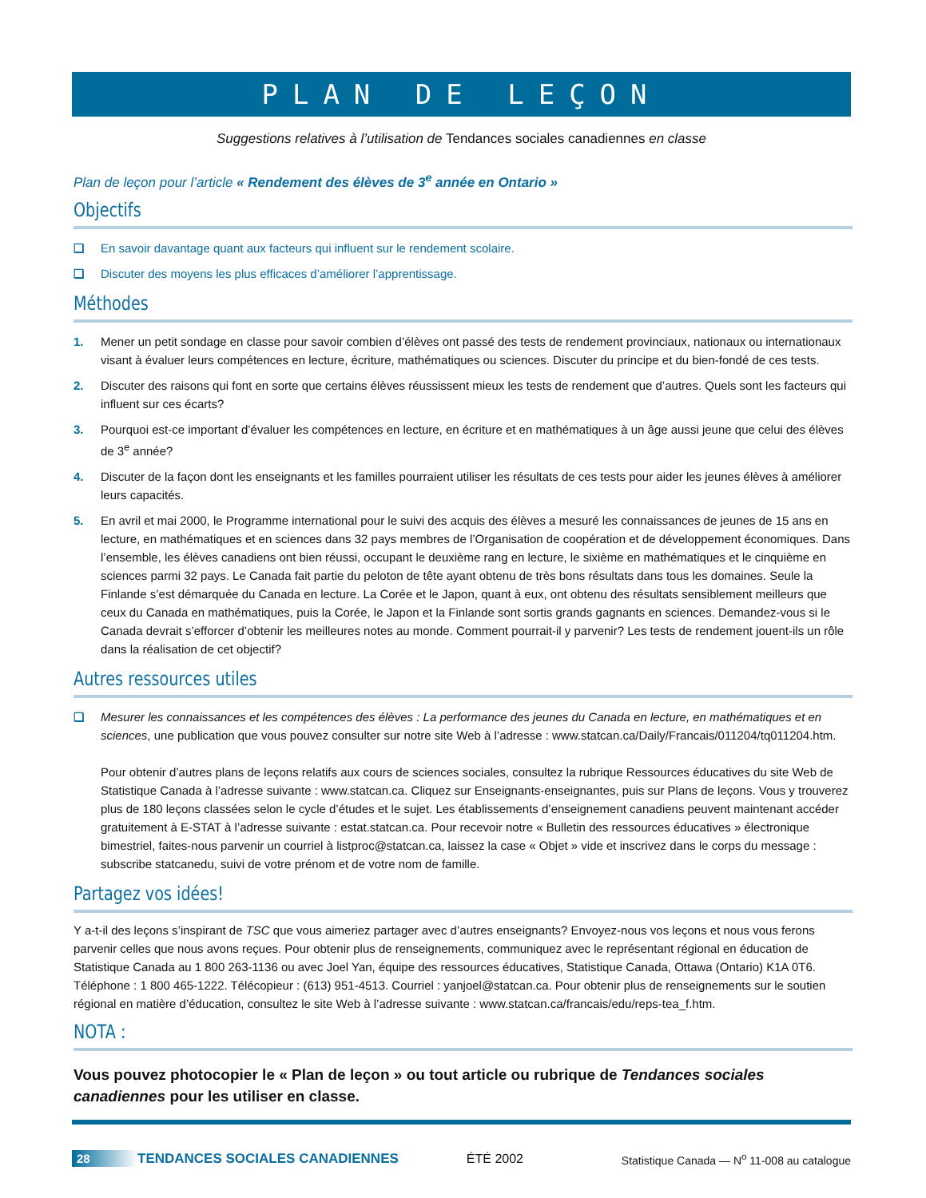PLAN DE LEÇON
Suggestions relatives à l’utilisation de Tendances sociales canadiennes en classe
Plan de leçon pour l’article « Rendement des élèves de 3<sup>e</sup> année en Ontario »
Objectifs
❑ En savoir davantage quant aux facteurs qui influent sur le rendement scolaire.
❑ Discuter des moyens les plus efficaces d’améliorer l’apprentissage.
Méthodes
1. Mener un petit sondage en classe pour savoir combien d’élèves ont passé des tests de rendement provinciaux, nationaux ou internationaux visant à évaluer leurs compétences en lecture, écriture, mathématiques ou sciences. Discuter du principe et du bien-fondé de ces tests.
2. Discuter des raisons qui font en sorte que certains élèves réussissent mieux les tests de rendement que d’autres. Quels sont les facteurs qui influent sur ces écarts?
3. Pourquoi est-ce important d’évaluer les compétences en lecture, en écriture et en mathématiques à un âge aussi jeune que celui des élèves de 3<sup>e</sup> année?
4. Discuter de la façon dont les enseignants et les familles pourraient utiliser les résultats de ces tests pour aider les jeunes élèves à améliorer leurs capacités.
5. En avril et mai 2000, le Programme international pour le suivi des acquis des élèves a mesuré les connaissances de jeunes de 15 ans en lecture, en mathématiques et en sciences dans 32 pays membres de l’Organisation de coopération et de développement économiques. Dans l’ensemble, les élèves canadiens ont bien réussi, occupant le deuxième rang en lecture, le sixième en mathématiques et le cinquième en sciences parmi 32 pays. Le Canada fait partie du peloton de tête ayant obtenu de très bons résultats dans tous les domaines. Seule la Finlande s’est démarquée du Canada en lecture. La Corée et le Japon, quant à eux, ont obtenu des résultats sensiblement meilleurs que ceux du Canada en mathématiques, puis la Corée, le Japon et la Finlande sont sortis grands gagnants en sciences. Demandez-vous si le Canada devrait s’efforcer d’obtenir les meilleures notes au monde. Comment pourrait-il y parvenir? Les tests de rendement jouent-ils un rôle dans la réalisation de cet objectif?
Autres ressources utiles
❑ Mesurer les connaissances et les compétences des élèves : La performance des jeunes du Canada en lecture, en mathématiques et en sciences, une publication que vous pouvez consulter sur notre site Web à l’adresse : www.statcan.ca/Daily/Francais/011204/tq011204.htm.
Pour obtenir d’autres plans de leçons relatifs aux cours de sciences sociales, consultez la rubrique Ressources éducatives du site Web de Statistique Canada à l’adresse suivante : www.statcan.ca. Cliquez sur Enseignants-enseignantes, puis sur Plans de leçons. Vous y trouverez plus de 180 leçons classées selon le cycle d’études et le sujet. Les établissements d’enseignement canadiens peuvent maintenant accéder gratuitement à E-STAT à l’adresse suivante : estat.statcan.ca. Pour recevoir notre « Bulletin des ressources éducatives » électronique bimestriel, faites-nous parvenir un courriel à listproc@statcan.ca, laissez la case « Objet » vide et inscrivez dans le corps du message : subscribe statcanedu, suivi de votre prénom et de votre nom de famille.
Partagez vos idées!
Y a-t-il des leçons s’inspirant de TSC que vous aimeriez partager avec d’autres enseignants? Envoyez-nous vos leçons et nous vous ferons parvenir celles que nous avons reçues. Pour obtenir plus de renseignements, communiquez avec le représentant régional en éducation de Statistique Canada au 1 800 263-1136 ou avec Joel Yan, équipe des ressources éducatives, Statistique Canada, Ottawa (Ontario) K1A 0T6. Téléphone : 1 800 465-1222. Télécopieur : (613) 951-4513. Courriel : yanjoel@statcan.ca. Pour obtenir plus de renseignements sur le soutien régional en matière d’éducation, consultez le site Web à l’adresse suivante : www.statcan.ca/francais/edu/reps-tea_f.htm.
NOTA :
Vous pouvez photocopier le « Plan de leçon » ou tout article ou rubrique de Tendances sociales canadiennes pour les utiliser en classe.
28 TENDANCES SOCIALES CANADIENNES ÉTÉ 2002 Statistique Canada — N<sup>o</sup> 11-008 au catalogue